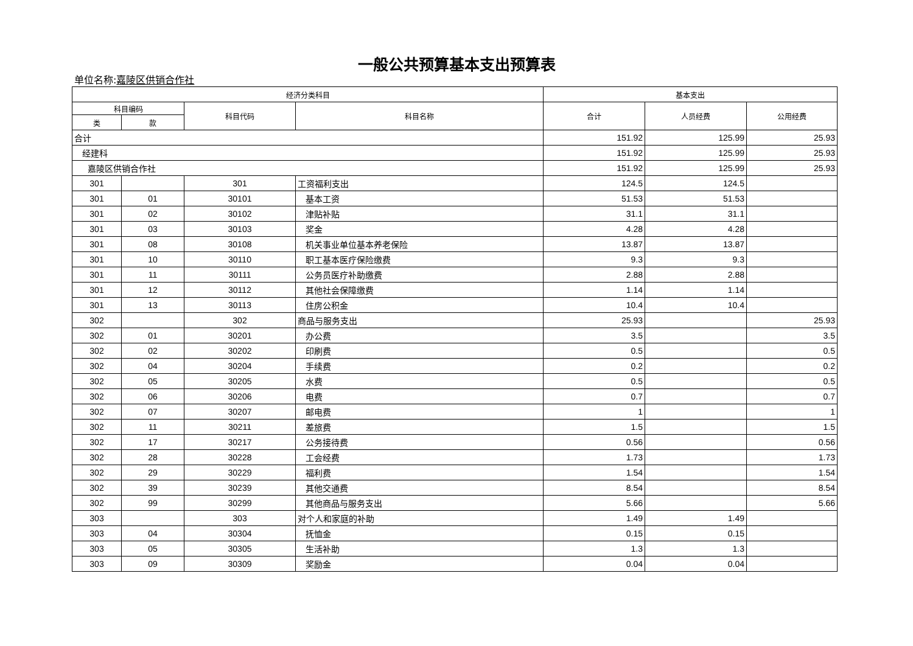一般公共预算基本支出预算表
单位名称:嘉陵区供销合作社
| 经济分类科目 | | | | 基本支出 | | |
| --- | --- | --- | --- | --- | --- | --- |
| 科目编码 | | 科目代码 | 科目名称 | 合计 | 人员经费 | 公用经费 |
| 类 | 款 | | | | | |
| 合计 | | | | 151.92 | 125.99 | 25.93 |
| 经建科 | | | | 151.92 | 125.99 | 25.93 |
| 嘉陵区供销合作社 | | | | 151.92 | 125.99 | 25.93 |
| 301 | | 301 | 工资福利支出 | 124.5 | 124.5 | |
| 301 | 01 | 30101 | 基本工资 | 51.53 | 51.53 | |
| 301 | 02 | 30102 | 津贴补贴 | 31.1 | 31.1 | |
| 301 | 03 | 30103 | 奖金 | 4.28 | 4.28 | |
| 301 | 08 | 30108 | 机关事业单位基本养老保险 | 13.87 | 13.87 | |
| 301 | 10 | 30110 | 职工基本医疗保险缴费 | 9.3 | 9.3 | |
| 301 | 11 | 30111 | 公务员医疗补助缴费 | 2.88 | 2.88 | |
| 301 | 12 | 30112 | 其他社会保障缴费 | 1.14 | 1.14 | |
| 301 | 13 | 30113 | 住房公积金 | 10.4 | 10.4 | |
| 302 | | 302 | 商品与服务支出 | 25.93 | | 25.93 |
| 302 | 01 | 30201 | 办公费 | 3.5 | | 3.5 |
| 302 | 02 | 30202 | 印刷费 | 0.5 | | 0.5 |
| 302 | 04 | 30204 | 手续费 | 0.2 | | 0.2 |
| 302 | 05 | 30205 | 水费 | 0.5 | | 0.5 |
| 302 | 06 | 30206 | 电费 | 0.7 | | 0.7 |
| 302 | 07 | 30207 | 邮电费 | 1 | | 1 |
| 302 | 11 | 30211 | 差旅费 | 1.5 | | 1.5 |
| 302 | 17 | 30217 | 公务接待费 | 0.56 | | 0.56 |
| 302 | 28 | 30228 | 工会经费 | 1.73 | | 1.73 |
| 302 | 29 | 30229 | 福利费 | 1.54 | | 1.54 |
| 302 | 39 | 30239 | 其他交通费 | 8.54 | | 8.54 |
| 302 | 99 | 30299 | 其他商品与服务支出 | 5.66 | | 5.66 |
| 303 | | 303 | 对个人和家庭的补助 | 1.49 | 1.49 | |
| 303 | 04 | 30304 | 抚恤金 | 0.15 | 0.15 | |
| 303 | 05 | 30305 | 生活补助 | 1.3 | 1.3 | |
| 303 | 09 | 30309 | 奖励金 | 0.04 | 0.04 | |